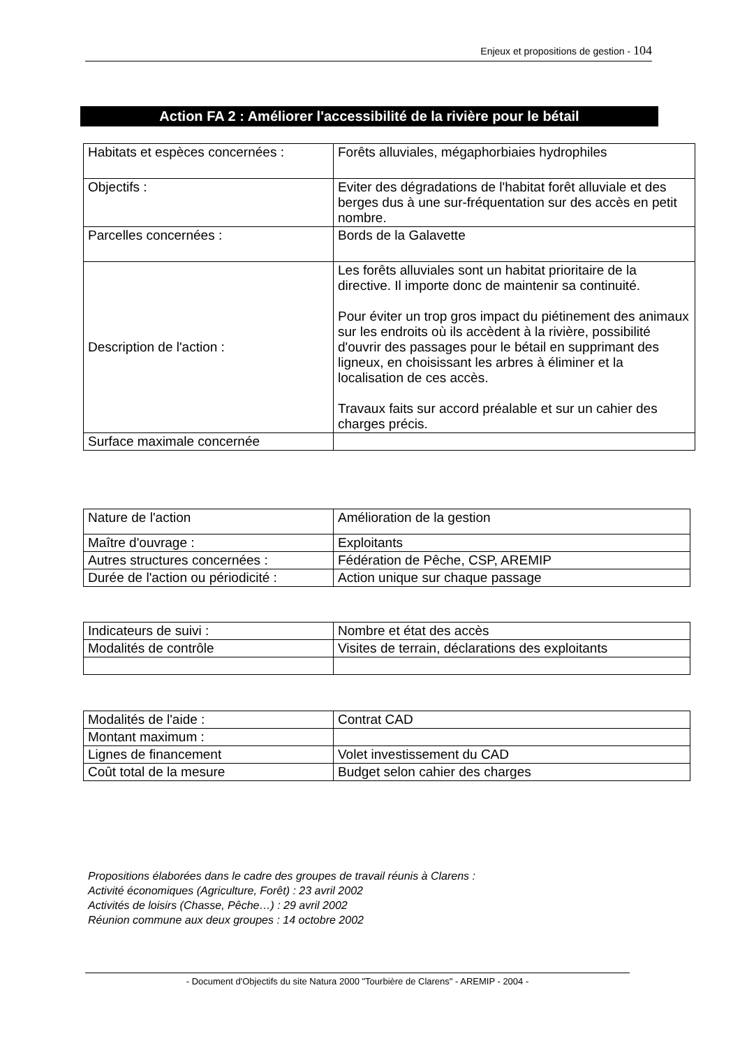Enjeux et propositions de gestion - 104
Action FA 2 : Améliorer l'accessibilité de la rivière pour le bétail
| Habitats et espèces concernées : | Forêts alluviales, mégaphorbiaies hydrophiles |
| Objectifs : | Eviter des dégradations de l'habitat forêt alluviale et des berges dus à une sur-fréquentation sur des accès en petit nombre. |
| Parcelles concernées : | Bords de la Galavette |
| Description de l'action : | Les forêts alluviales sont un habitat prioritaire de la directive. Il importe donc de maintenir sa continuité. Pour éviter un trop gros impact du piétinement des animaux sur les endroits où ils accèdent à la rivière, possibilité d'ouvrir des passages pour le bétail en supprimant des ligneux, en choisissant les arbres à éliminer et la localisation de ces accès. Travaux faits sur accord préalable et sur un cahier des charges précis. |
| Surface maximale concernée | |
| Nature de l'action | Amélioration de la gestion |
| Maître d'ouvrage : | Exploitants |
| Autres structures concernées : | Fédération de Pêche, CSP, AREMIP |
| Durée de l'action ou périodicité : | Action unique sur chaque passage |
| Indicateurs de suivi : | Nombre et état des accès |
| Modalités de contrôle | Visites de terrain, déclarations des exploitants |
| Modalités de l'aide : | Contrat CAD |
| Montant maximum : | |
| Lignes de financement | Volet investissement du CAD |
| Coût total de la mesure | Budget selon cahier des charges |
Propositions élaborées dans le cadre des groupes de travail réunis à Clarens :
Activité économiques (Agriculture, Forêt) : 23 avril 2002
Activités de loisirs (Chasse, Pêche…) : 29 avril 2002
Réunion commune aux deux groupes : 14 octobre 2002
- Document d'Objectifs du site Natura 2000 "Tourbière de Clarens" - AREMIP - 2004 -